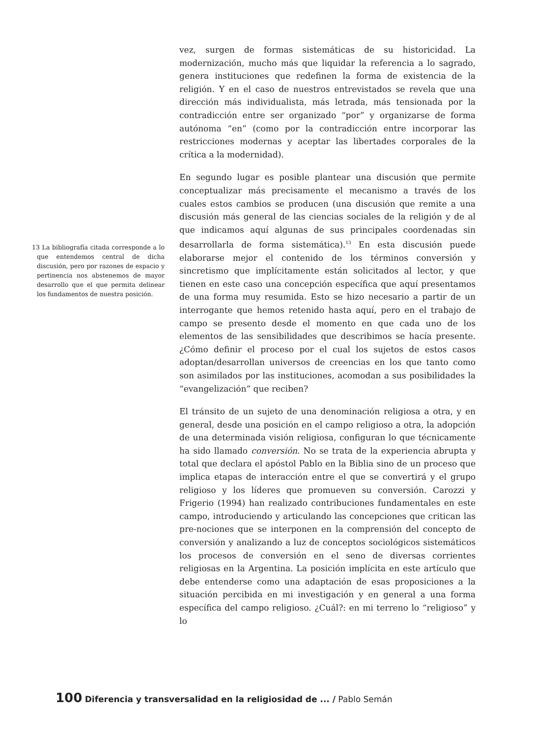13 La bibliografía citada corresponde a lo que entendemos central de dicha discusión, pero por razones de espacio y pertinencia nos abstenemos de mayor desarrollo que el que permita delinear los fundamentos de nuestra posición.
vez, surgen de formas sistemáticas de su historicidad. La modernización, mucho más que liquidar la referencia a lo sagrado, genera instituciones que redefinen la forma de existencia de la religión. Y en el caso de nuestros entrevistados se revela que una dirección más individualista, más letrada, más tensionada por la contradicción entre ser organizado “por” y organizarse de forma autónoma “en” (como por la contradicción entre incorporar las restricciones modernas y aceptar las libertades corporales de la crítica a la modernidad).
En segundo lugar es posible plantear una discusión que permite conceptualizar más precisamente el mecanismo a través de los cuales estos cambios se producen (una discusión que remite a una discusión más general de las ciencias sociales de la religión y de al que indicamos aquí algunas de sus principales coordenadas sin desarrollarla de forma sistemática).<sup>13</sup> En esta discusión puede elaborarse mejor el contenido de los términos conversión y sincretismo que implícitamente están solicitados al lector, y que tienen en este caso una concepción específica que aquí presentamos de una forma muy resumida. Esto se hizo necesario a partir de un interrogante que hemos retenido hasta aquí, pero en el trabajo de campo se presento desde el momento en que cada uno de los elementos de las sensibilidades que describimos se hacía presente. ¿Cómo definir el proceso por el cual los sujetos de estos casos adoptan/desarrollan universos de creencias en los que tanto como son asimilados por las instituciones, acomodan a sus posibilidades la “evangelización” que reciben?
El tránsito de un sujeto de una denominación religiosa a otra, y en general, desde una posición en el campo religioso a otra, la adopción de una determinada visión religiosa, configuran lo que técnicamente ha sido llamado conversión. No se trata de la experiencia abrupta y total que declara el apóstol Pablo en la Biblia sino de un proceso que implica etapas de interacción entre el que se convertirá y el grupo religioso y los líderes que promueven su conversión. Carozzi y Frigerio (1994) han realizado contribuciones fundamentales en este campo, introduciendo y articulando las concepciones que critican las pre-nociones que se interponen en la comprensión del concepto de conversión y analizando a luz de conceptos sociológicos sistemáticos los procesos de conversión en el seno de diversas corrientes religiosas en la Argentina. La posición implícita en este artículo que debe entenderse como una adaptación de esas proposiciones a la situación percibida en mi investigación y en general a una forma específica del campo religioso. ¿Cuál?: en mi terreno lo “religioso” y lo
100 Diferencia y transversalidad en la religiosidad de ... / Pablo Semán